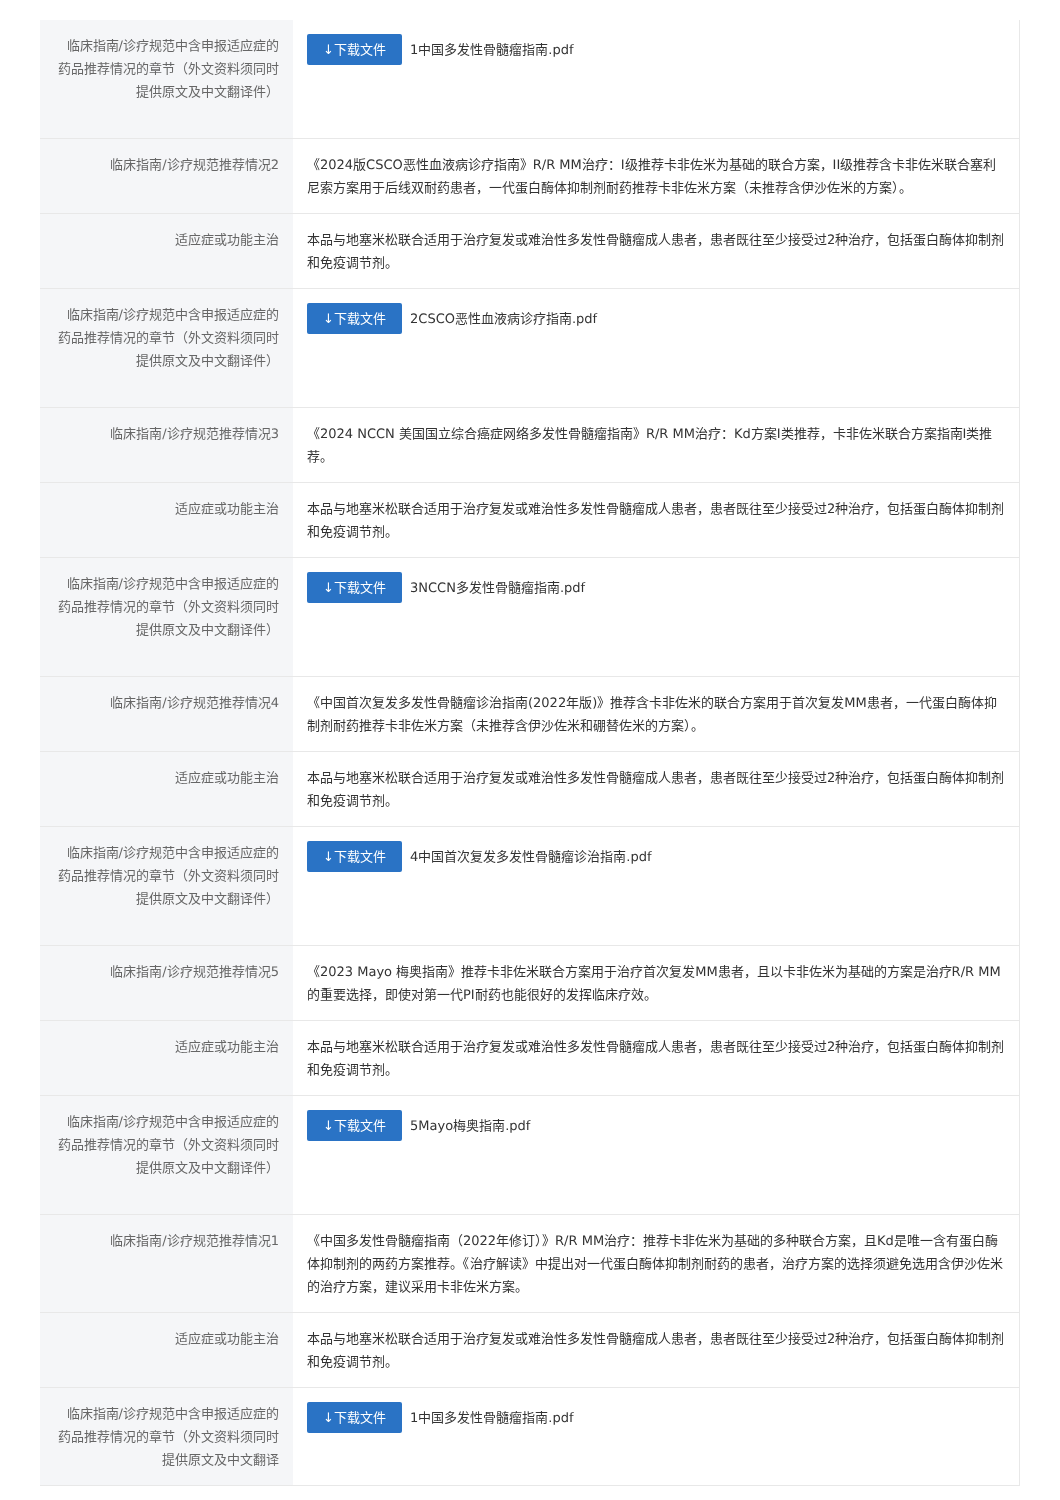| 临床指南/诊疗规范中含申报适应症的药品推荐情况的章节（外文资料须同时提供原文及中文翻译件） | ↓下载文件 1中国多发性骨髓瘤指南.pdf |
| 临床指南/诊疗规范推荐情况2 | 《2024版CSCO恶性血液病诊疗指南》R/R MM治疗：I级推荐卡非佐米为基础的联合方案，II级推荐含卡非佐米联合塞利尼索方案用于后线双耐药患者，一代蛋白酶体抑制剂耐药推荐卡非佐米方案（未推荐含伊沙佐米的方案）。 |
| 适应症或功能主治 | 本品与地塞米松联合适用于治疗复发或难治性多发性骨髓瘤成人患者，患者既往至少接受过2种治疗，包括蛋白酶体抑制剂和免疫调节剂。 |
| 临床指南/诊疗规范中含申报适应症的药品推荐情况的章节（外文资料须同时提供原文及中文翻译件） | ↓下载文件 2CSCO恶性血液病诊疗指南.pdf |
| 临床指南/诊疗规范推荐情况3 | 《2024 NCCN 美国国立综合癌症网络多发性骨髓瘤指南》R/R MM治疗：Kd方案I类推荐，卡非佐米联合方案指南I类推荐。 |
| 适应症或功能主治 | 本品与地塞米松联合适用于治疗复发或难治性多发性骨髓瘤成人患者，患者既往至少接受过2种治疗，包括蛋白酶体抑制剂和免疫调节剂。 |
| 临床指南/诊疗规范中含申报适应症的药品推荐情况的章节（外文资料须同时提供原文及中文翻译件） | ↓下载文件 3NCCN多发性骨髓瘤指南.pdf |
| 临床指南/诊疗规范推荐情况4 | 《中国首次复发多发性骨髓瘤诊治指南(2022年版)》推荐含卡非佐米的联合方案用于首次复发MM患者，一代蛋白酶体抑制剂耐药推荐卡非佐米方案（未推荐含伊沙佐米和硼替佐米的方案）。 |
| 适应症或功能主治 | 本品与地塞米松联合适用于治疗复发或难治性多发性骨髓瘤成人患者，患者既往至少接受过2种治疗，包括蛋白酶体抑制剂和免疫调节剂。 |
| 临床指南/诊疗规范中含申报适应症的药品推荐情况的章节（外文资料须同时提供原文及中文翻译件） | ↓下载文件 4中国首次复发多发性骨髓瘤诊治指南.pdf |
| 临床指南/诊疗规范推荐情况5 | 《2023 Mayo 梅奥指南》推荐卡非佐米联合方案用于治疗首次复发MM患者，且以卡非佐米为基础的方案是治疗R/R MM的重要选择，即使对第一代PI耐药也能很好的发挥临床疗效。 |
| 适应症或功能主治 | 本品与地塞米松联合适用于治疗复发或难治性多发性骨髓瘤成人患者，患者既往至少接受过2种治疗，包括蛋白酶体抑制剂和免疫调节剂。 |
| 临床指南/诊疗规范中含申报适应症的药品推荐情况的章节（外文资料须同时提供原文及中文翻译件） | ↓下载文件 5Mayo梅奥指南.pdf |
| 临床指南/诊疗规范推荐情况1 | 《中国多发性骨髓瘤指南（2022年修订）》R/R MM治疗：推荐卡非佐米为基础的多种联合方案，且Kd是唯一含有蛋白酶体抑制剂的两药方案推荐。《治疗解读》中提出对一代蛋白酶体抑制剂耐药的患者，治疗方案的选择须避免选用含伊沙佐米的治疗方案，建议采用卡非佐米方案。 |
| 适应症或功能主治 | 本品与地塞米松联合适用于治疗复发或难治性多发性骨髓瘤成人患者，患者既往至少接受过2种治疗，包括蛋白酶体抑制剂和免疫调节剂。 |
| 临床指南/诊疗规范中含申报适应症的药品推荐情况的章节（外文资料须同时提供原文及中文翻译 | ↓下载文件 1中国多发性骨髓瘤指南.pdf |